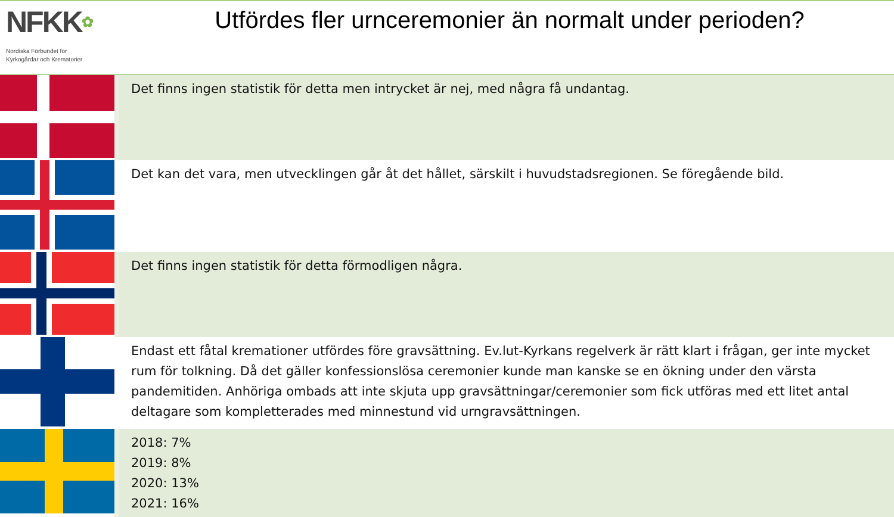NFKK✿
Nordiska Förbundet för
Kyrkogårdar och Krematorier
Utfördes fler urnceremonier än normalt under perioden?
| | Det finns ingen statistik för detta men intrycket är nej, med några få undantag. |
| | Det kan det vara, men utvecklingen går åt det hållet, särskilt i huvudstadsregionen. Se föregående bild. |
| | Det finns ingen statistik för detta förmodligen några. |
| | Endast ett fåtal kremationer utfördes före gravsättning. Ev.lut-Kyrkans regelverk är rätt klart i frågan, ger inte mycket rum för tolkning. Då det gäller konfessionslösa ceremonier kunde man kanske se en ökning under den värsta pandemitiden. Anhöriga ombads att inte skjuta upp gravsättningar/ceremonier som fick utföras med ett litet antal deltagare som kompletterades med minnestund vid urngravsättningen. |
| | 2018: 7% 2019: 8% 2020: 13% 2021: 16% |